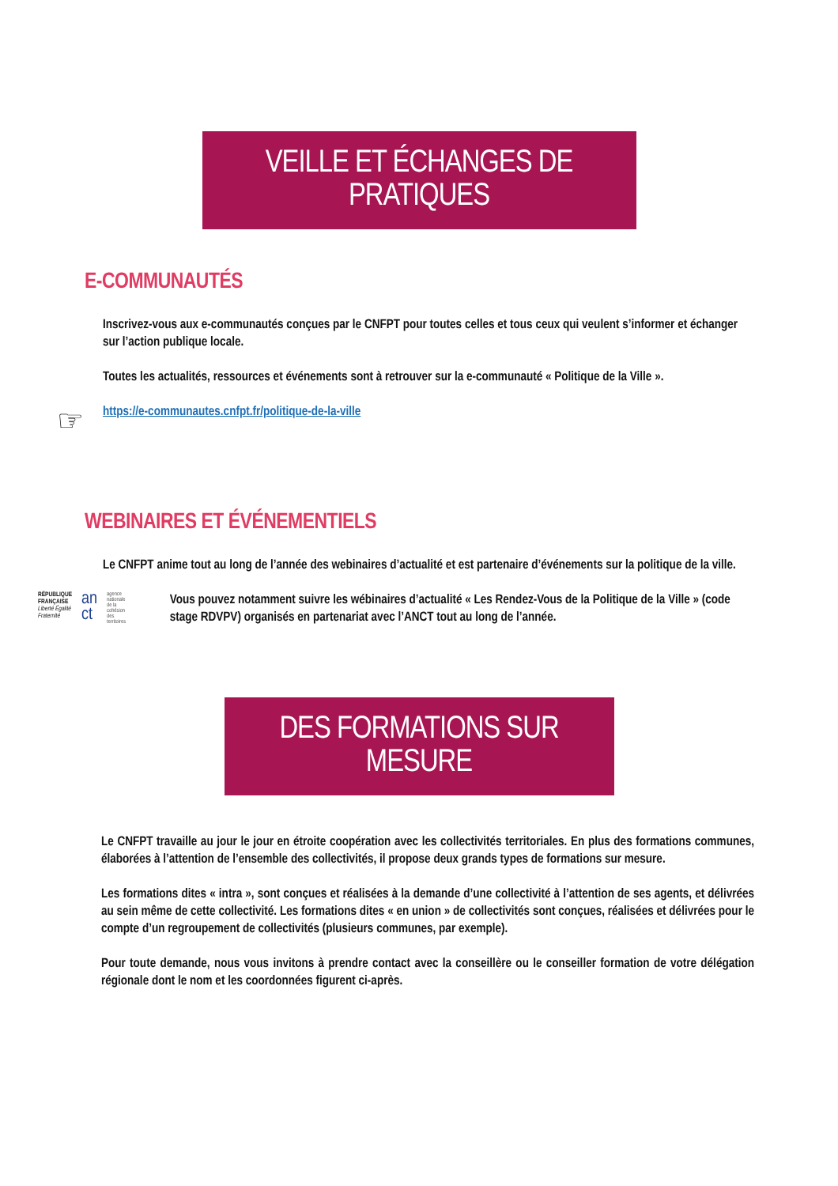VEILLE ET ÉCHANGES DE PRATIQUES
E-COMMUNAUTÉS
Inscrivez-vous aux e-communautés conçues par le CNFPT pour toutes celles et tous ceux qui veulent s’informer et échanger sur l’action publique locale.
Toutes les actualités, ressources et événements sont à retrouver sur la e-communauté « Politique de la Ville ».
☞
https://e-communautes.cnfpt.fr/politique-de-la-ville
WEBINAIRES ET ÉVÉNEMENTIELS
Le CNFPT anime tout au long de l’année des webinaires d’actualité et est partenaire d’événements sur la politique de la ville.
RÉPUBLIQUE
FRANÇAISE
Liberté Égalité Fraternité
an
ct
agence nationale de la cohésion des territoires
Vous pouvez notamment suivre les wébinaires d’actualité « Les Rendez-Vous de la Politique de la Ville » (code stage RDVPV) organisés en partenariat avec l’ANCT tout au long de l’année.
DES FORMATIONS SUR MESURE
Le CNFPT travaille au jour le jour en étroite coopération avec les collectivités territoriales. En plus des formations communes, élaborées à l’attention de l’ensemble des collectivités, il propose deux grands types de formations sur mesure.
Les formations dites « intra », sont conçues et réalisées à la demande d’une collectivité à l’attention de ses agents, et délivrées au sein même de cette collectivité. Les formations dites « en union » de collectivités sont conçues, réalisées et délivrées pour le compte d’un regroupement de collectivités (plusieurs communes, par exemple).
Pour toute demande, nous vous invitons à prendre contact avec la conseillère ou le conseiller formation de votre délégation régionale dont le nom et les coordonnées figurent ci-après.